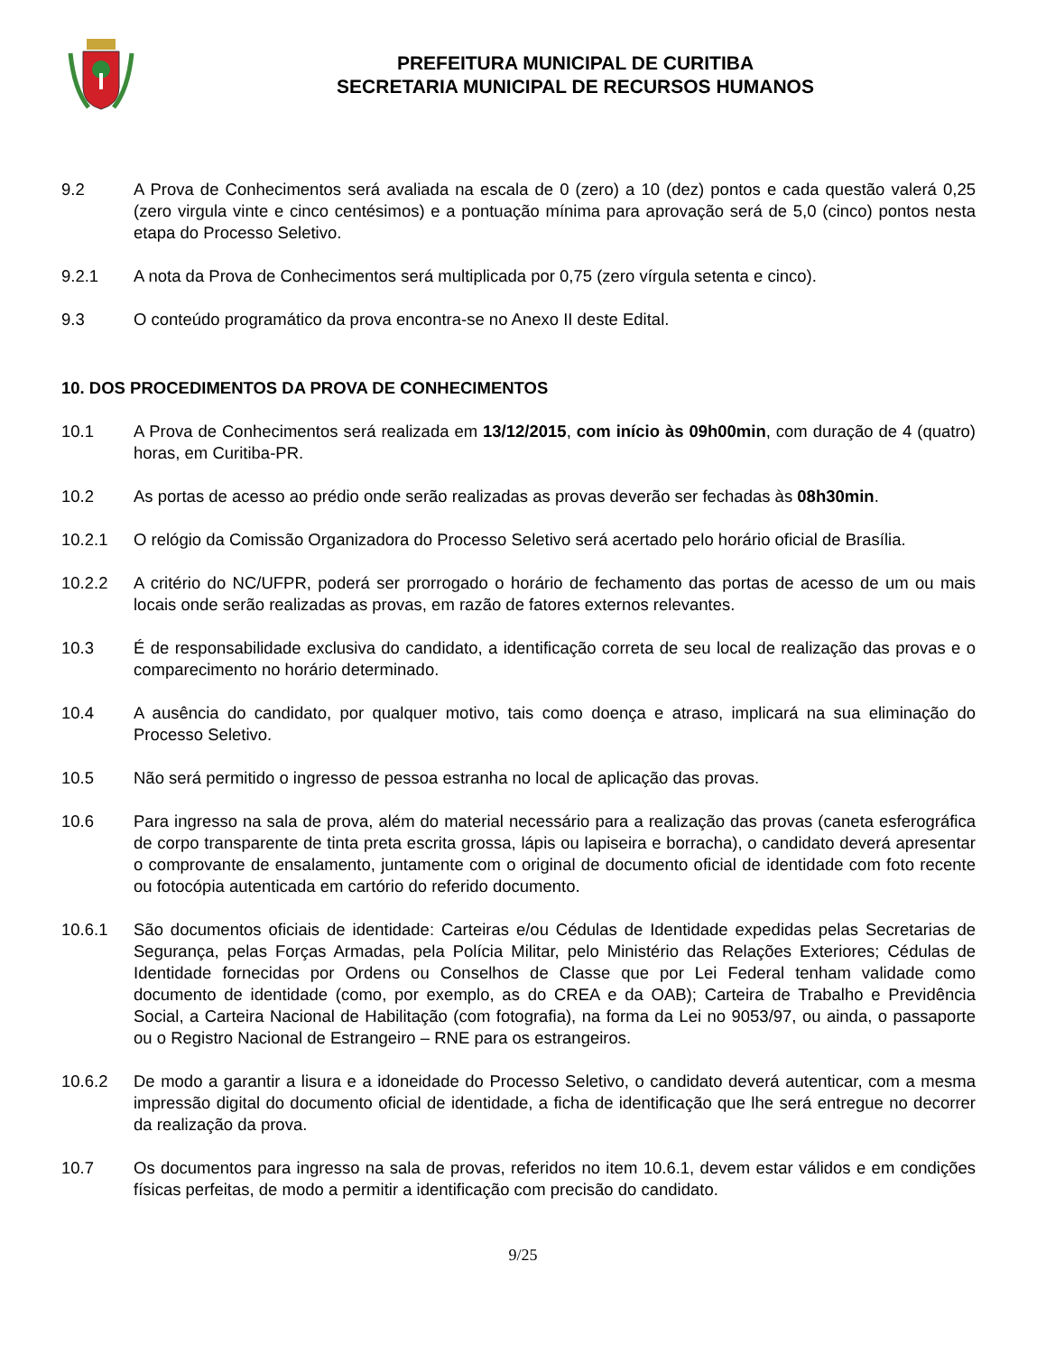PREFEITURA MUNICIPAL DE CURITIBA
SECRETARIA MUNICIPAL DE RECURSOS HUMANOS
9.2 A Prova de Conhecimentos será avaliada na escala de 0 (zero) a 10 (dez) pontos e cada questão valerá 0,25 (zero virgula vinte e cinco centésimos) e a pontuação mínima para aprovação será de 5,0 (cinco) pontos nesta etapa do Processo Seletivo.
9.2.1 A nota da Prova de Conhecimentos será multiplicada por 0,75 (zero vírgula setenta e cinco).
9.3 O conteúdo programático da prova encontra-se no Anexo II deste Edital.
10. DOS PROCEDIMENTOS DA PROVA DE CONHECIMENTOS
10.1 A Prova de Conhecimentos será realizada em 13/12/2015, com início às 09h00min, com duração de 4 (quatro) horas, em Curitiba-PR.
10.2 As portas de acesso ao prédio onde serão realizadas as provas deverão ser fechadas às 08h30min.
10.2.1 O relógio da Comissão Organizadora do Processo Seletivo será acertado pelo horário oficial de Brasília.
10.2.2 A critério do NC/UFPR, poderá ser prorrogado o horário de fechamento das portas de acesso de um ou mais locais onde serão realizadas as provas, em razão de fatores externos relevantes.
10.3 É de responsabilidade exclusiva do candidato, a identificação correta de seu local de realização das provas e o comparecimento no horário determinado.
10.4 A ausência do candidato, por qualquer motivo, tais como doença e atraso, implicará na sua eliminação do Processo Seletivo.
10.5 Não será permitido o ingresso de pessoa estranha no local de aplicação das provas.
10.6 Para ingresso na sala de prova, além do material necessário para a realização das provas (caneta esferográfica de corpo transparente de tinta preta escrita grossa, lápis ou lapiseira e borracha), o candidato deverá apresentar o comprovante de ensalamento, juntamente com o original de documento oficial de identidade com foto recente ou fotocópia autenticada em cartório do referido documento.
10.6.1 São documentos oficiais de identidade: Carteiras e/ou Cédulas de Identidade expedidas pelas Secretarias de Segurança, pelas Forças Armadas, pela Polícia Militar, pelo Ministério das Relações Exteriores; Cédulas de Identidade fornecidas por Ordens ou Conselhos de Classe que por Lei Federal tenham validade como documento de identidade (como, por exemplo, as do CREA e da OAB); Carteira de Trabalho e Previdência Social, a Carteira Nacional de Habilitação (com fotografia), na forma da Lei no 9053/97, ou ainda, o passaporte ou o Registro Nacional de Estrangeiro – RNE para os estrangeiros.
10.6.2 De modo a garantir a lisura e a idoneidade do Processo Seletivo, o candidato deverá autenticar, com a mesma impressão digital do documento oficial de identidade, a ficha de identificação que lhe será entregue no decorrer da realização da prova.
10.7 Os documentos para ingresso na sala de provas, referidos no item 10.6.1, devem estar válidos e em condições físicas perfeitas, de modo a permitir a identificação com precisão do candidato.
9/25